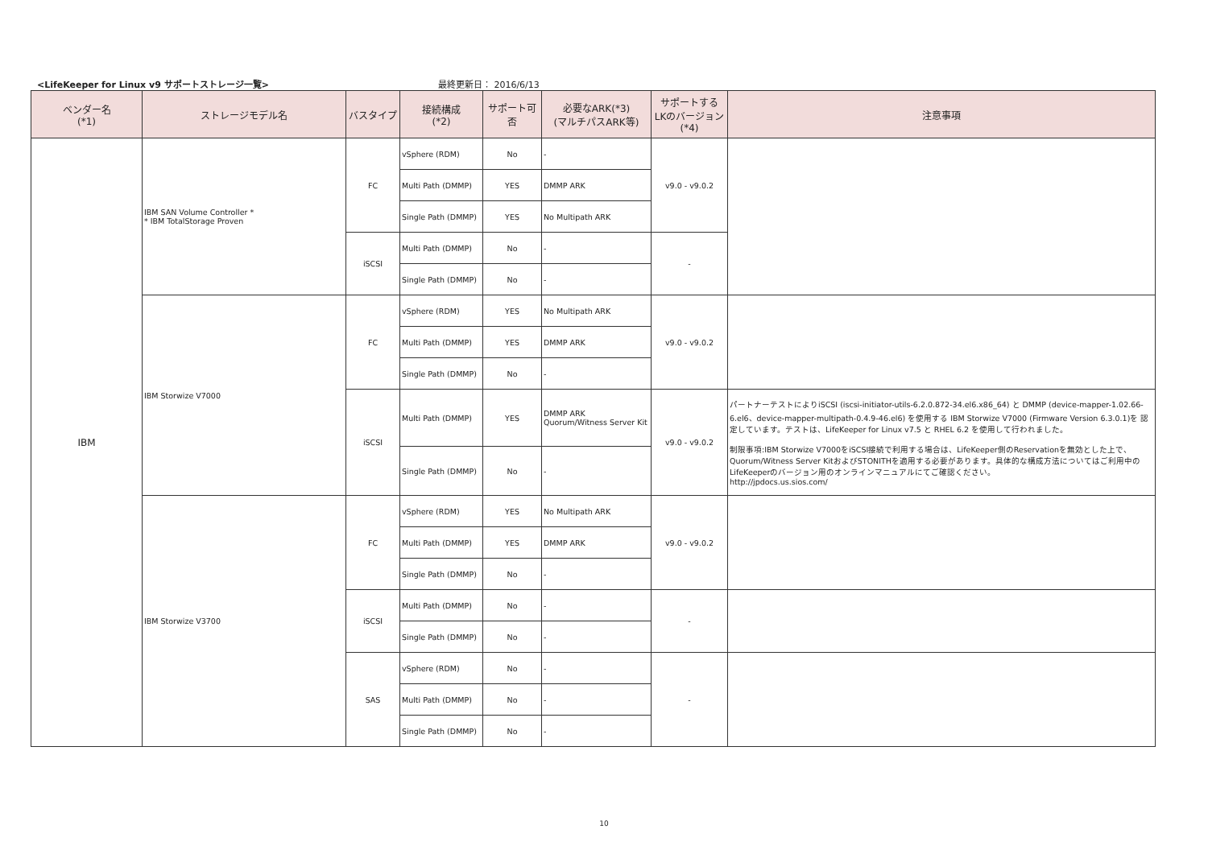<LifeKeeper for Linux v9 サポートストレージ一覧> 最終更新日： 2016/6/13
| ベンダー名 (*1) | ストレージモデル名 | バスタイプ | 接続構成 (*2) | サポート可否 | 必要なARK(*3) (マルチパスARK等) | サポートする LKのバージョン (*4) | 注意事項 |
| --- | --- | --- | --- | --- | --- | --- | --- |
| IBM | IBM SAN Volume Controller * * IBM TotalStorage Proven | FC | vSphere (RDM) | No | - | v9.0 - v9.0.2 | |
| | | | Multi Path (DMMP) | YES | DMMP ARK | | |
| | | | Single Path (DMMP) | YES | No Multipath ARK | | |
| | | iSCSI | Multi Path (DMMP) | No | - | - | |
| | | | Single Path (DMMP) | No | - | | |
| | IBM Storwize V7000 | FC | vSphere (RDM) | YES | No Multipath ARK | v9.0 - v9.0.2 | |
| | | | Multi Path (DMMP) | YES | DMMP ARK | | |
| | | | Single Path (DMMP) | No | - | | |
| | | iSCSI | Multi Path (DMMP) | YES | DMMP ARK Quorum/Witness Server Kit | v9.0 - v9.0.2 | パートナーテストによりiSCSI (iscsi-initiator-utils-6.2.0.872-34.el6.x86_64) と DMMP (device-mapper-1.02.66-6.el6、device-mapper-multipath-0.4.9-46.el6) を使用する IBM Storwize V7000 (Firmware Version 6.3.0.1)を 認定しています。テストは、LifeKeeper for Linux v7.5 と RHEL 6.2 を使用して行われました。 制限事項:IBM Storwize V7000をiSCSI接続で利用する場合は、LifeKeeper側のReservationを無効とした上で、Quorum/Witness Server KitおよびSTONITHを適用する必要があります。具体的な構成方法についてはご利用中のLifeKeeperのバージョン用のオンラインマニュアルにてご確認ください。 http://jpdocs.us.sios.com/ |
| | | | Single Path (DMMP) | No | - | | |
| | IBM Storwize V3700 | FC | vSphere (RDM) | YES | No Multipath ARK | v9.0 - v9.0.2 | |
| | | | Multi Path (DMMP) | YES | DMMP ARK | | |
| | | | Single Path (DMMP) | No | - | | |
| | | iSCSI | Multi Path (DMMP) | No | - | - | |
| | | | Single Path (DMMP) | No | - | | |
| | | SAS | vSphere (RDM) | No | - | - | |
| | | | Multi Path (DMMP) | No | - | | |
| | | | Single Path (DMMP) | No | - | | |
10